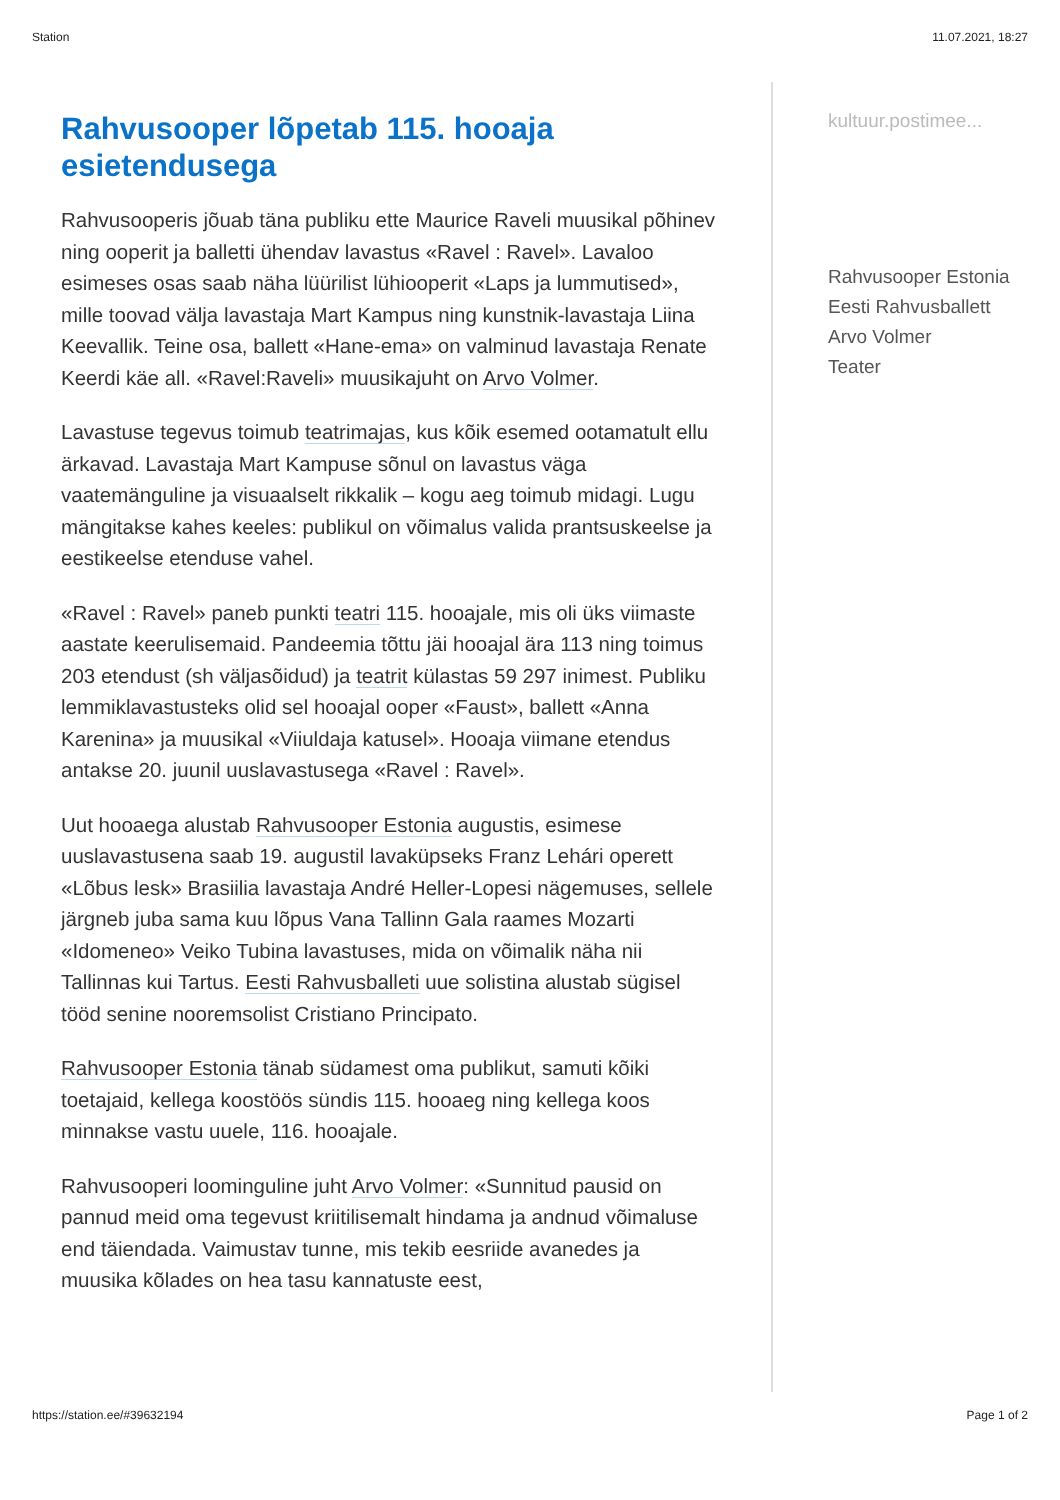Station 11.07.2021, 18:27
Rahvusooper lõpetab 115. hooaja esietendusega
Rahvusooperis jõuab täna publiku ette Maurice Raveli muusikal põhinev ning ooperit ja balletti ühendav lavastus «Ravel : Ravel». Lavaloo esimeses osas saab näha lüürilist lühiooperit «Laps ja lummutised», mille toovad välja lavastaja Mart Kampus ning kunstnik-lavastaja Liina Keevallik. Teine osa, ballett «Hane-ema» on valminud lavastaja Renate Keerdi käe all. «Ravel:Raveli» muusikajuht on Arvo Volmer.
Lavastuse tegevus toimub teatrimajas, kus kõik esemed ootamatult ellu ärkavad. Lavastaja Mart Kampuse sõnul on lavastus väga vaatemänguline ja visuaalselt rikkalik – kogu aeg toimub midagi. Lugu mängitakse kahes keeles: publikul on võimalus valida prantsuskeelse ja eestikeelse etenduse vahel.
«Ravel : Ravel» paneb punkti teatri 115. hooajale, mis oli üks viimaste aastate keerulisemaid. Pandeemia tõttu jäi hooajal ära 113 ning toimus 203 etendust (sh väljasõidud) ja teatrit külastas 59 297 inimest. Publiku lemmiklavastusteks olid sel hooajal ooper «Faust», ballett «Anna Karenina» ja muusikal «Viiuldaja katusel». Hooaja viimane etendus antakse 20. juunil uuslavastusega «Ravel : Ravel».
Uut hooaega alustab Rahvusooper Estonia augustis, esimese uuslavastusena saab 19. augustil lavaküpseks Franz Lehári operett «Lõbus lesk» Brasiilia lavastaja André Heller-Lopesi nägemuses, sellele järgneb juba sama kuu lõpus Vana Tallinn Gala raames Mozarti «Idomeneo» Veiko Tubina lavastuses, mida on võimalik näha nii Tallinnas kui Tartus. Eesti Rahvusballeti uue solistina alustab sügisel tööd senine nooremsolist Cristiano Principato.
Rahvusooper Estonia tänab südamest oma publikut, samuti kõiki toetajaid, kellega koostöös sündis 115. hooaeg ning kellega koos minnakse vastu uuele, 116. hooajale.
Rahvusooperi loominguline juht Arvo Volmer: «Sunnitud pausid on pannud meid oma tegevust kriitilisemalt hindama ja andnud võimaluse end täiendada. Vaimustav tunne, mis tekib eesriide avanedes ja muusika kõlades on hea tasu kannatuste eest,
kultuur.postimee...
Rahvusooper Estonia
Eesti Rahvusballett
Arvo Volmer
Teater
https://station.ee/#39632194 Page 1 of 2